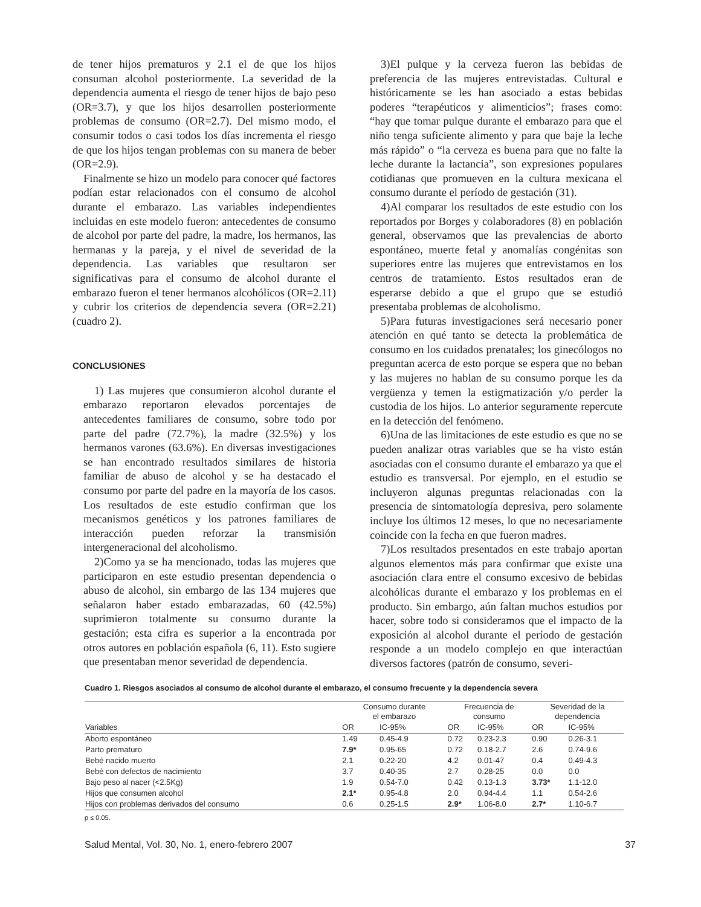de tener hijos prematuros y 2.1 el de que los hijos consuman alcohol posteriormente. La severidad de la dependencia aumenta el riesgo de tener hijos de bajo peso (OR=3.7), y que los hijos desarrollen posteriormente problemas de consumo (OR=2.7). Del mismo modo, el consumir todos o casi todos los días incrementa el riesgo de que los hijos tengan problemas con su manera de beber (OR=2.9).
Finalmente se hizo un modelo para conocer qué factores podían estar relacionados con el consumo de alcohol durante el embarazo. Las variables independientes incluidas en este modelo fueron: antecedentes de consumo de alcohol por parte del padre, la madre, los hermanos, las hermanas y la pareja, y el nivel de severidad de la dependencia. Las variables que resultaron ser significativas para el consumo de alcohol durante el embarazo fueron el tener hermanos alcohólicos (OR=2.11) y cubrir los criterios de dependencia severa (OR=2.21) (cuadro 2).
CONCLUSIONES
1) Las mujeres que consumieron alcohol durante el embarazo reportaron elevados porcentajes de antecedentes familiares de consumo, sobre todo por parte del padre (72.7%), la madre (32.5%) y los hermanos varones (63.6%). En diversas investigaciones se han encontrado resultados similares de historia familiar de abuso de alcohol y se ha destacado el consumo por parte del padre en la mayoría de los casos. Los resultados de este estudio confirman que los mecanismos genéticos y los patrones familiares de interacción pueden reforzar la transmisión intergeneracional del alcoholismo.
2)Como ya se ha mencionado, todas las mujeres que participaron en este estudio presentan dependencia o abuso de alcohol, sin embargo de las 134 mujeres que señalaron haber estado embarazadas, 60 (42.5%) suprimieron totalmente su consumo durante la gestación; esta cifra es superior a la encontrada por otros autores en población española (6, 11). Esto sugiere que presentaban menor severidad de dependencia.
3)El pulque y la cerveza fueron las bebidas de preferencia de las mujeres entrevistadas. Cultural e históricamente se les han asociado a estas bebidas poderes “terapéuticos y alimenticios”; frases como: “hay que tomar pulque durante el embarazo para que el niño tenga suficiente alimento y para que baje la leche más rápido” o “la cerveza es buena para que no falte la leche durante la lactancia”, son expresiones populares cotidianas que promueven en la cultura mexicana el consumo durante el período de gestación (31).
4)Al comparar los resultados de este estudio con los reportados por Borges y colaboradores (8) en población general, observamos que las prevalencias de aborto espontáneo, muerte fetal y anomalías congénitas son superiores entre las mujeres que entrevistamos en los centros de tratamiento. Estos resultados eran de esperarse debido a que el grupo que se estudió presentaba problemas de alcoholismo.
5)Para futuras investigaciones será necesario poner atención en qué tanto se detecta la problemática de consumo en los cuidados prenatales; los ginecólogos no preguntan acerca de esto porque se espera que no beban y las mujeres no hablan de su consumo porque les da vergüenza y temen la estigmatización y/o perder la custodia de los hijos. Lo anterior seguramente repercute en la detección del fenómeno.
6)Una de las limitaciones de este estudio es que no se pueden analizar otras variables que se ha visto están asociadas con el consumo durante el embarazo ya que el estudio es transversal. Por ejemplo, en el estudio se incluyeron algunas preguntas relacionadas con la presencia de sintomatología depresiva, pero solamente incluye los últimos 12 meses, lo que no necesariamente coincide con la fecha en que fueron madres.
7)Los resultados presentados en este trabajo aportan algunos elementos más para confirmar que existe una asociación clara entre el consumo excesivo de bebidas alcohólicas durante el embarazo y los problemas en el producto. Sin embargo, aún faltan muchos estudios por hacer, sobre todo si consideramos que el impacto de la exposición al alcohol durante el período de gestación responde a un modelo complejo en que interactúan diversos factores (patrón de consumo, severi-
Cuadro 1. Riesgos asociados al consumo de alcohol durante el embarazo, el consumo frecuente y la dependencia severa
| | Consumo durante el embarazo | | Frecuencia de consumo | | Severidad de la dependencia | |
| --- | --- | --- | --- | --- | --- | --- |
| Variables | OR | IC-95% | OR | IC-95% | OR | IC-95% |
| Aborto espontáneo | 1.49 | 0.45-4.9 | 0.72 | 0.23-2.3 | 0.90 | 0.26-3.1 |
| Parto prematuro | 7.9* | 0.95-65 | 0.72 | 0.18-2.7 | 2.6 | 0.74-9.6 |
| Bebé nacido muerto | 2.1 | 0.22-20 | 4.2 | 0.01-47 | 0.4 | 0.49-4.3 |
| Bebé con defectos de nacimiento | 3.7 | 0.40-35 | 2.7 | 0.28-25 | 0.0 | 0.0 |
| Bajo peso al nacer (<2.5Kg) | 1.9 | 0.54-7.0 | 0.42 | 0.13-1.3 | 3.73* | 1.1-12.0 |
| Hijos que consumen alcohol | 2.1* | 0.95-4.8 | 2.0 | 0.94-4.4 | 1.1 | 0.54-2.6 |
| Hijos con problemas derivados del consumo | 0.6 | 0.25-1.5 | 2.9* | 1.06-8.0 | 2.7* | 1.10-6.7 |
p ≤ 0.05.
Salud Mental, Vol. 30, No. 1, enero-febrero 2007 37